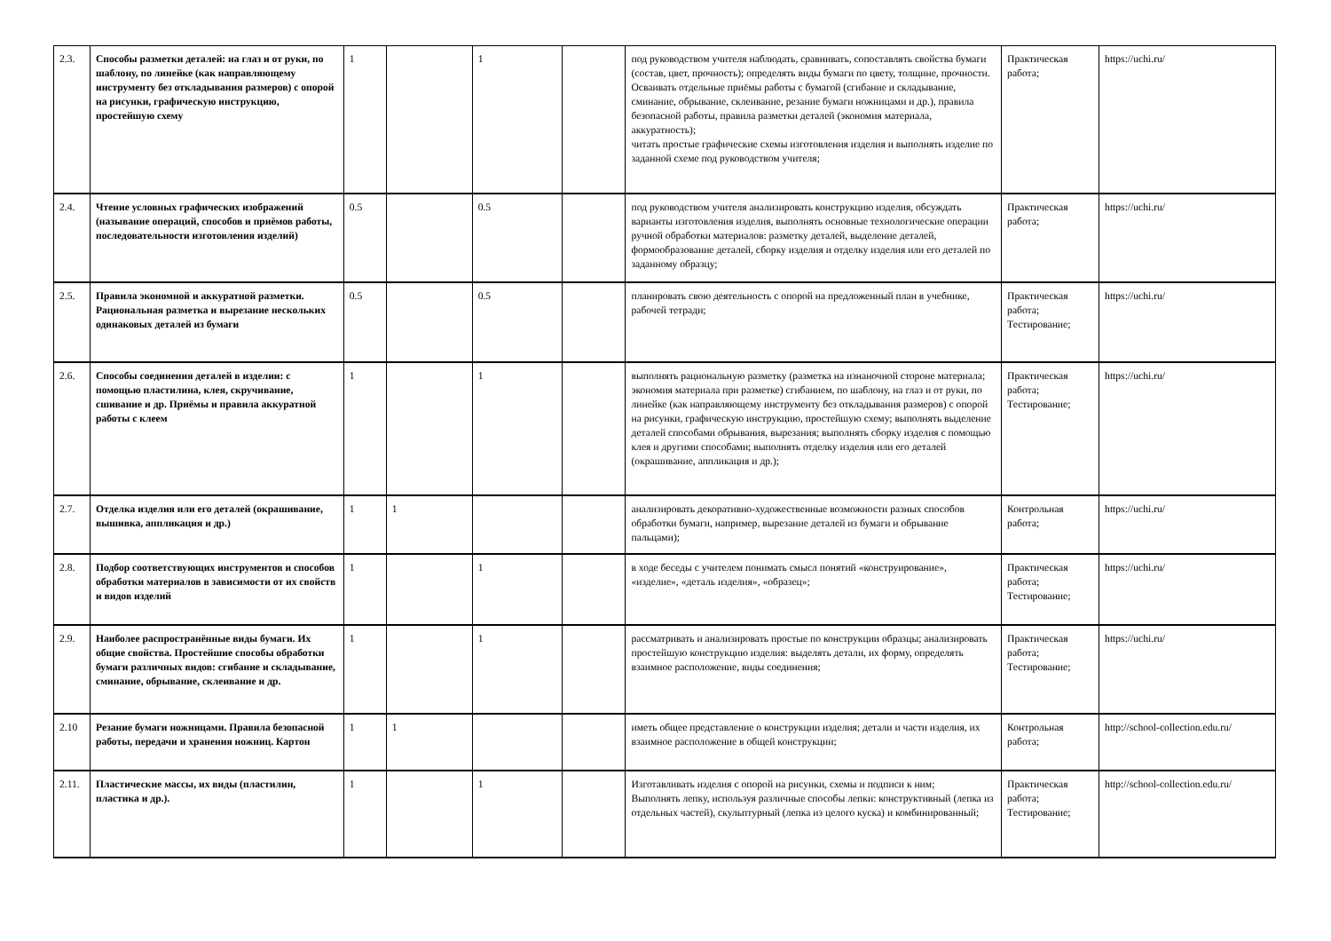| 2.3. | Способы разметки деталей: на глаз и от руки, по шаблону, по линейке (как направляющему инструменту без откладывания размеров) с опорой на рисунки, графическую инструкцию, простейшую схему | 1 | | 1 | | под руководством учителя наблюдать, сравнивать, сопоставлять свойства бумаги (состав, цвет, прочность); определять виды бумаги по цвету, толщине, прочности. Осваивать отдельные приёмы работы с бумагой (сгибание и складывание, сминание, обрывание, склеивание, резание бумаги ножницами и др.), правила безопасной работы, правила разметки деталей (экономия материала, аккуратность); читать простые графические схемы изготовления изделия и выполнять изделие по заданной схеме под руководством учителя; | Практическая работа; | https://uchi.ru/ |
| 2.4. | Чтение условных графических изображений (называние операций, способов и приёмов работы, последовательности изготовления изделий) | 0.5 | | 0.5 | | под руководством учителя анализировать конструкцию изделия, обсуждать варианты изготовления изделия, выполнять основные технологические операции ручной обработки материалов: разметку деталей, выделение деталей, формообразование деталей, сборку изделия и отделку изделия или его деталей по заданному образцу; | Практическая работа; | https://uchi.ru/ |
| 2.5. | Правила экономной и аккуратной разметки. Рациональная разметка и вырезание нескольких одинаковых деталей из бумаги | 0.5 | | 0.5 | | планировать свою деятельность с опорой на предложенный план в учебнике, рабочей тетради; | Практическая работа; Тестирование; | https://uchi.ru/ |
| 2.6. | Способы соединения деталей в изделии: с помощью пластилина, клея, скручивание, сшивание и др. Приёмы и правила аккуратной работы с клеем | 1 | | 1 | | выполнять рациональную разметку (разметка на изнаночной стороне материала; экономия материала при разметке) сгибанием, по шаблону, на глаз и от руки, по линейке (как направляющему инструменту без откладывания размеров) с опорой на рисунки, графическую инструкцию, простейшую схему; выполнять выделение деталей способами обрывания, вырезания; выполнять сборку изделия с помощью клея и другими способами; выполнять отделку изделия или его деталей (окрашивание, аппликация и др.); | Практическая работа; Тестирование; | https://uchi.ru/ |
| 2.7. | Отделка изделия или его деталей (окрашивание, вышивка, аппликация и др.) | 1 | 1 | | | анализировать декоративно-художественные возможности разных способов обработки бумаги, например, вырезание деталей из бумаги и обрывание пальцами); | Контрольная работа; | https://uchi.ru/ |
| 2.8. | Подбор соответствующих инструментов и способов обработки материалов в зависимости от их свойств и видов изделий | 1 | | 1 | | в ходе беседы с учителем понимать смысл понятий «конструирование», «изделие», «деталь изделия», «образец»; | Практическая работа; Тестирование; | https://uchi.ru/ |
| 2.9. | Наиболее распространённые виды бумаги. Их общие свойства. Простейшие способы обработки бумаги различных видов: сгибание и складывание, сминание, обрывание, склеивание и др. | 1 | | 1 | | рассматривать и анализировать простые по конструкции образцы; анализировать простейшую конструкцию изделия: выделять детали, их форму, определять взаимное расположение, виды соединения; | Практическая работа; Тестирование; | https://uchi.ru/ |
| 2.10 | Резание бумаги ножницами. Правила безопасной работы, передачи и хранения ножниц. Картон | 1 | 1 | | | иметь общее представление о конструкции изделия; детали и части изделия, их взаимное расположение в общей конструкции; | Контрольная работа; | http://school-collection.edu.ru/ |
| 2.11. | Пластические массы, их виды (пластилин, пластика и др.). | 1 | | 1 | | Изготавливать изделия с опорой на рисунки, схемы и подписи к ним; Выполнять лепку, используя различные способы лепки: конструктивный (лепка из отдельных частей), скульптурный (лепка из целого куска) и комбинированный; | Практическая работа; Тестирование; | http://school-collection.edu.ru/ |